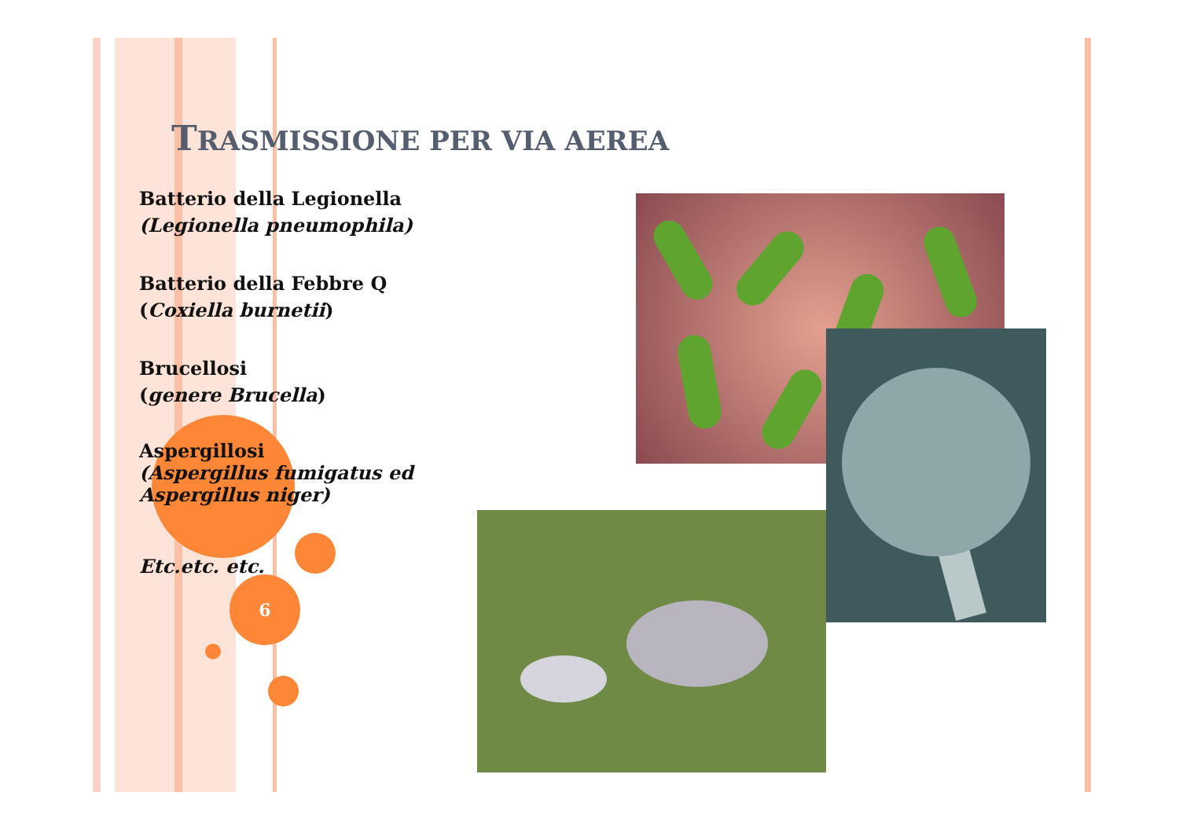TRASMISSIONE PER VIA AEREA
Batterio della Legionella
(Legionella pneumophila)
Batterio della Febbre Q
(Coxiella burnetii)
Brucellosi
(genere Brucella)
Aspergillosi
(Aspergillus fumigatus ed Aspergillus niger)
Etc.etc. etc.
6